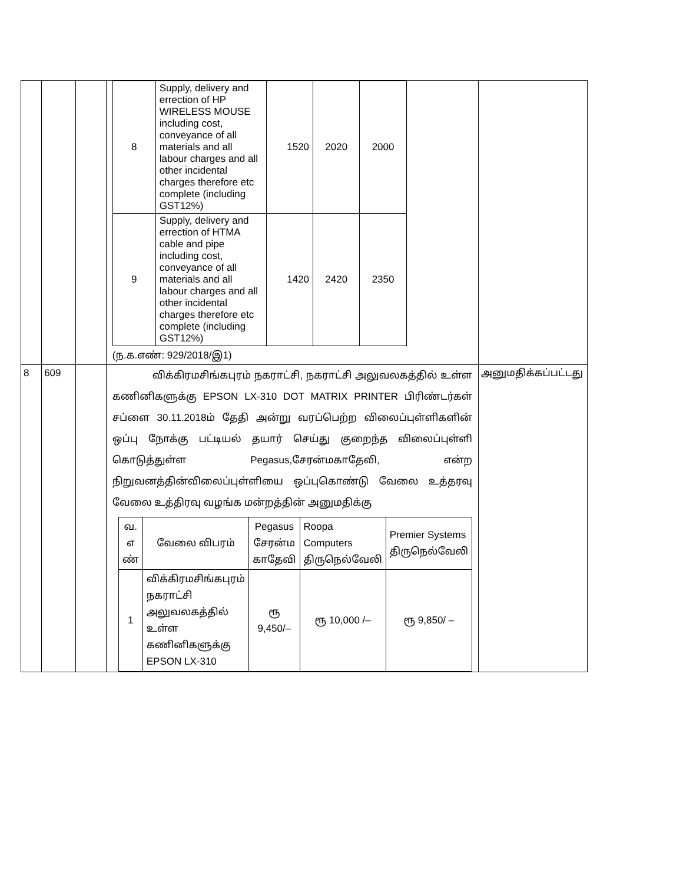| | | | / 8 / Supply, delivery and errection of HP WIRELESS MOUSE including cost, conveyance of all materials and all labour charges and all other incidental charges therefore etc complete (including GST12%) / 1520 / 2020 / 2000 / / 9 / Supply, delivery and errection of HTMA cable and pipe including cost, conveyance of all materials and all labour charges and all other incidental charges therefore etc complete (including GST12%) / 1420 / 2420 / 2350 / (ந.க.எண்: 929/2018/இ1) | |
| 8 | 609 | | விக்கிரமசிங்கபுரம் நகராட்சி, நகராட்சி அலுவலகத்தில் உள்ள கணினிகளுக்கு EPSON LX-310 DOT MATRIX PRINTER பிரிண்டர்கள் சப்ளை 30.11.2018ம் தேதி அன்று வரப்பெற்ற விலைப்புள்ளிகளின் ஒப்பு நோக்கு பட்டியல் தயார் செய்து குறைந்த விலைப்புள்ளி கொடுத்துள்ள Pegasus,சேரன்மகாதேவி, என்ற நிறுவனத்தின்விலைப்புள்ளியை ஒப்புகொண்டு வேலை உத்தரவு வேலை உத்திரவு வழங்க மன்றத்தின் அனுமதிக்கு / வ. எ ண் / வேலை விபரம் / Pegasus சேரன்ம காதேவி / Roopa Computers திருநெல்வேலி / Premier Systems திருநெல்வேலி / / 1 / விக்கிரமசிங்கபுரம் நகராட்சி அலுவலகத்தில் உள்ள கணினிகளுக்கு EPSON LX-310 / ரூ 9,450/– / ரூ 10,000 /– / ரூ 9,850/ – / | அனுமதிக்கப்பட்டது |